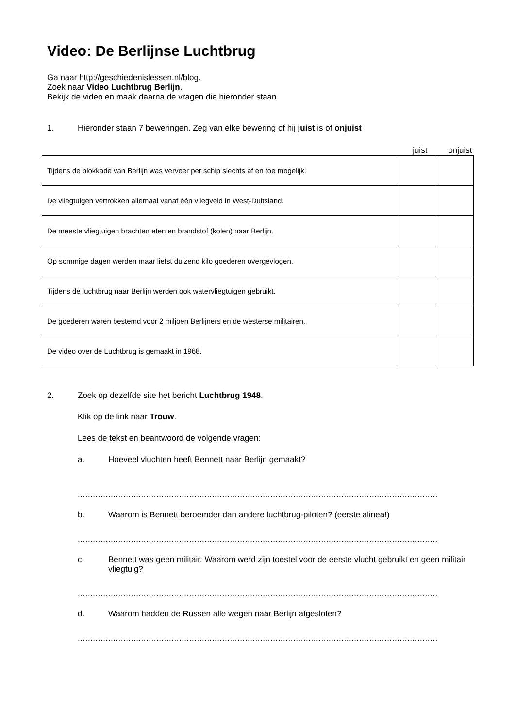Video: De Berlijnse Luchtbrug
Ga naar http://geschiedenislessen.nl/blog.
Zoek naar Video Luchtbrug Berlijn.
Bekijk de video en maak daarna de vragen die hieronder staan.
1. Hieronder staan 7 beweringen. Zeg van elke bewering of hij juist is of onjuist
juist onjuist
| Tijdens de blokkade van Berlijn was vervoer per schip slechts af en toe mogelijk. | | |
| De vliegtuigen vertrokken allemaal vanaf één vliegveld in West-Duitsland. | | |
| De meeste vliegtuigen brachten eten en brandstof (kolen) naar Berlijn. | | |
| Op sommige dagen werden maar liefst duizend kilo goederen overgevlogen. | | |
| Tijdens de luchtbrug naar Berlijn werden ook watervliegtuigen gebruikt. | | |
| De goederen waren bestemd voor 2 miljoen Berlijners en de westerse militairen. | | |
| De video over de Luchtbrug is gemaakt in 1968. | | |
2. Zoek op dezelfde site het bericht Luchtbrug 1948.
Klik op de link naar Trouw.
Lees de tekst en beantwoord de volgende vragen:
a. Hoeveel vluchten heeft Bennett naar Berlijn gemaakt?
..............................................................................................................................................
b. Waarom is Bennett beroemder dan andere luchtbrug-piloten? (eerste alinea!)
..............................................................................................................................................
c. Bennett was geen militair. Waarom werd zijn toestel voor de eerste vlucht gebruikt en geen militair vliegtuig?
..............................................................................................................................................
d. Waarom hadden de Russen alle wegen naar Berlijn afgesloten?
..............................................................................................................................................